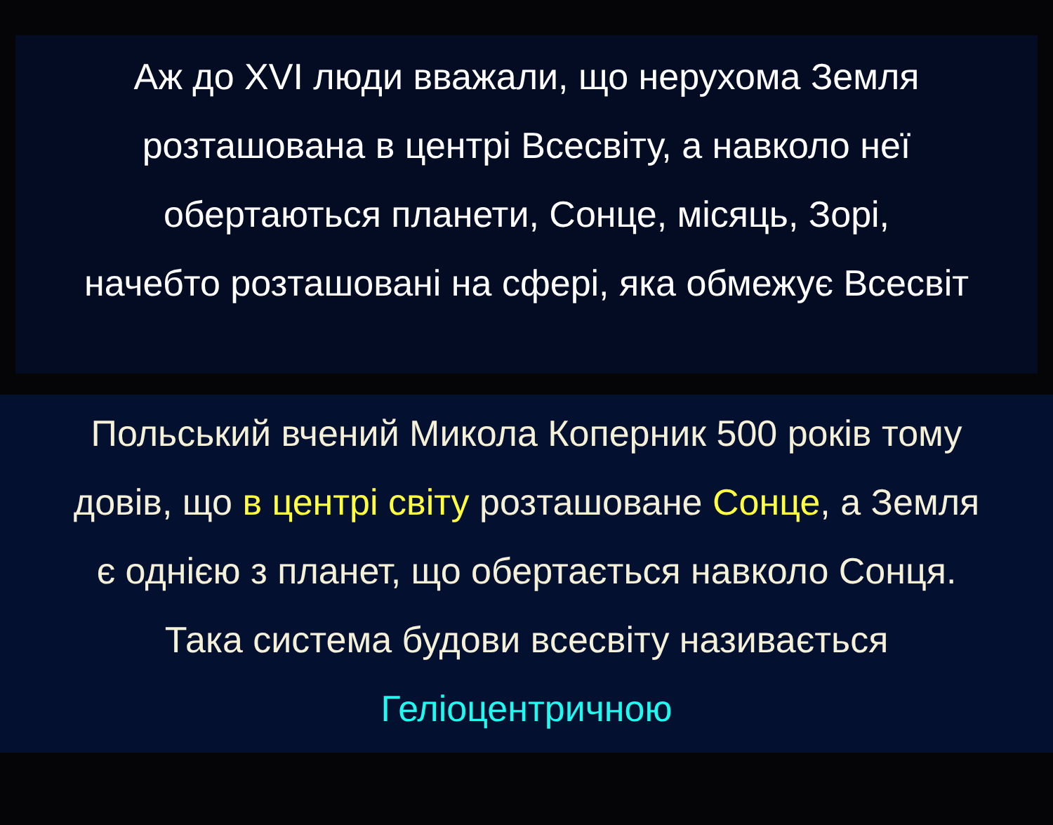Аж до XVI люди вважали, що нерухома Земля
розташована в центрі Всесвіту, а навколо неї
обертаються планети, Сонце, місяць, Зорі,
начебто розташовані на сфері, яка обмежує Всесвіт
Польський вчений Микола Коперник 500 років тому
довів, що в центрі світу розташоване Сонце, а Земля
є однією з планет, що обертається навколо Сонця.
Така система будови всесвіту називається
Геліоцентричною